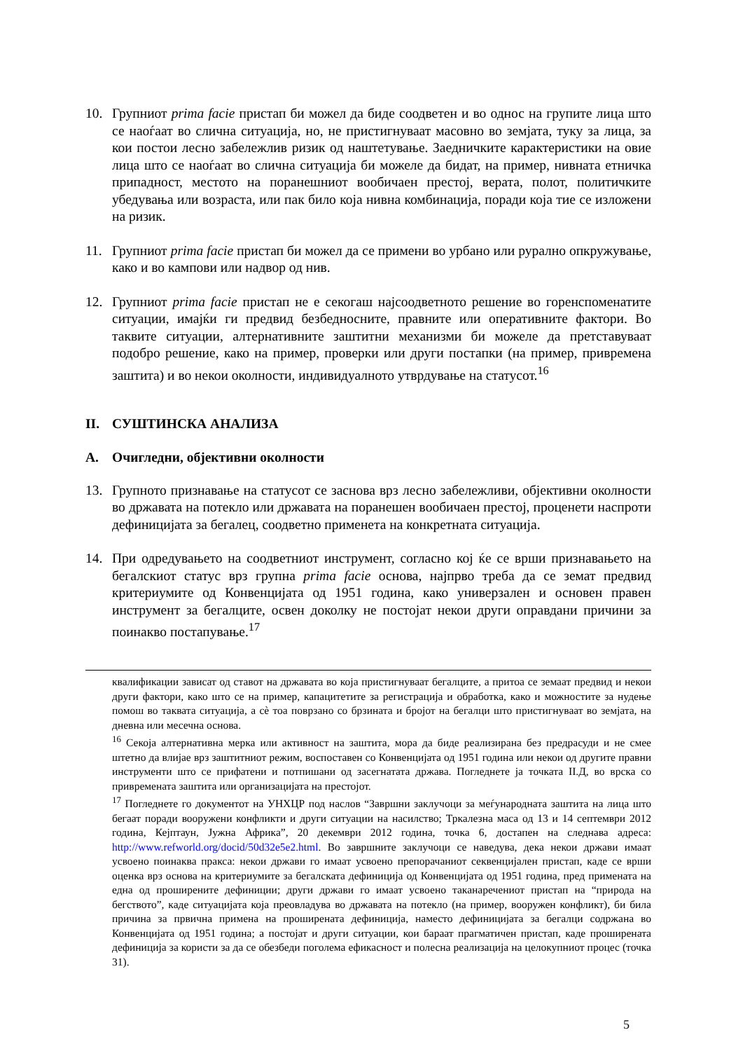10. Групниот prima facie пристап би можел да биде соодветен и во однос на групите лица што се наоѓаат во слична ситуација, но, не пристигнуваат масовно во земјата, туку за лица, за кои постои лесно забележлив ризик од наштетување. Заедничките карактеристики на овие лица што се наоѓаат во слична ситуација би можеле да бидат, на пример, нивната етничка припадност, местото на поранешниот вообичаен престој, верата, полот, политичките убедувања или возраста, или пак било која нивна комбинација, поради која тие се изложени на ризик.
11. Групниот prima facie пристап би можел да се примени во урбано или рурално опкружување, како и во кампови или надвор од нив.
12. Групниот prima facie пристап не е секогаш најсоодветното решение во горенспоменатите ситуации, имајќи ги предвид безбедносните, правните или оперативните фактори. Во таквите ситуации, алтернативните заштитни механизми би можеле да претставуваат подобро решение, како на пример, проверки или други постапки (на пример, привремена заштита) и во некои околности, индивидуалното утврдување на статусот.<sup>16</sup>
II. СУШТИНСКА АНАЛИЗА
A. Очигледни, објективни околности
13. Групното признавање на статусот се заснова врз лесно забележливи, објективни околности во државата на потекло или државата на поранешен вообичаен престој, проценети наспроти дефиницијата за бегалец, соодветно применета на конкретната ситуација.
14. При одредувањето на соодветниот инструмент, согласно кој ќе се врши признавањето на бегалскиот статус врз групна prima facie основа, најпрво треба да се земат предвид критериумите од Конвенцијата од 1951 година, како универзален и основен правен инструмент за бегалците, освен доколку не постојат некои други оправдани причини за поинакво постапување.<sup>17</sup>
квалификации зависат од ставот на државата во која пристигнуваат бегалците, а притоа се земаат предвид и некои други фактори, како што се на пример, капацитетите за регистрација и обработка, како и можностите за нудење помош во таквата ситуација, а сè тоа поврзано со брзината и бројот на бегалци што пристигнуваат во земјата, на дневна или месечна основа.
<sup>16</sup> Секоја алтернативна мерка или активност на заштита, мора да биде реализирана без предрасуди и не смее штетно да влијае врз заштитниот режим, воспоставен со Конвенцијата од 1951 година или некои од другите правни инструменти што се прифатени и потпишани од засегнатата држава. Погледнете ја точката II.Д, во врска со привремената заштита или организацијата на престојот.
<sup>17</sup> Погледнете го документот на УНХЦР под наслов “Завршни заклучоци за меѓународната заштита на лица што бегаат поради вооружени конфликти и други ситуации на насилство; Тркалезна маса од 13 и 14 септември 2012 година, Кејптаун, Јужна Африка”, 20 декември 2012 година, точка 6, достапен на следнава адреса: http://www.refworld.org/docid/50d32e5e2.html. Во завршните заклучоци се наведува, дека некои држави имаат усвоено поинаква пракса: некои држави го имаат усвоено препорачаниот секвенцијален пристап, каде се врши оценка врз основа на критериумите за бегалската дефиниција од Конвенцијата од 1951 година, пред примената на една од проширените дефиниции; други држави го имаат усвоено таканаречениот пристап на “природа на бегството”, каде ситуацијата која преовладува во државата на потекло (на пример, вооружен конфликт), би била причина за првична примена на проширената дефиниција, наместо дефиницијата за бегалци содржана во Конвенцијата од 1951 година; а постојат и други ситуации, кои бараат прагматичен пристап, каде проширената дефиниција за користи за да се обезбеди поголема ефикасност и полесна реализација на целокупниот процес (точка 31).
5